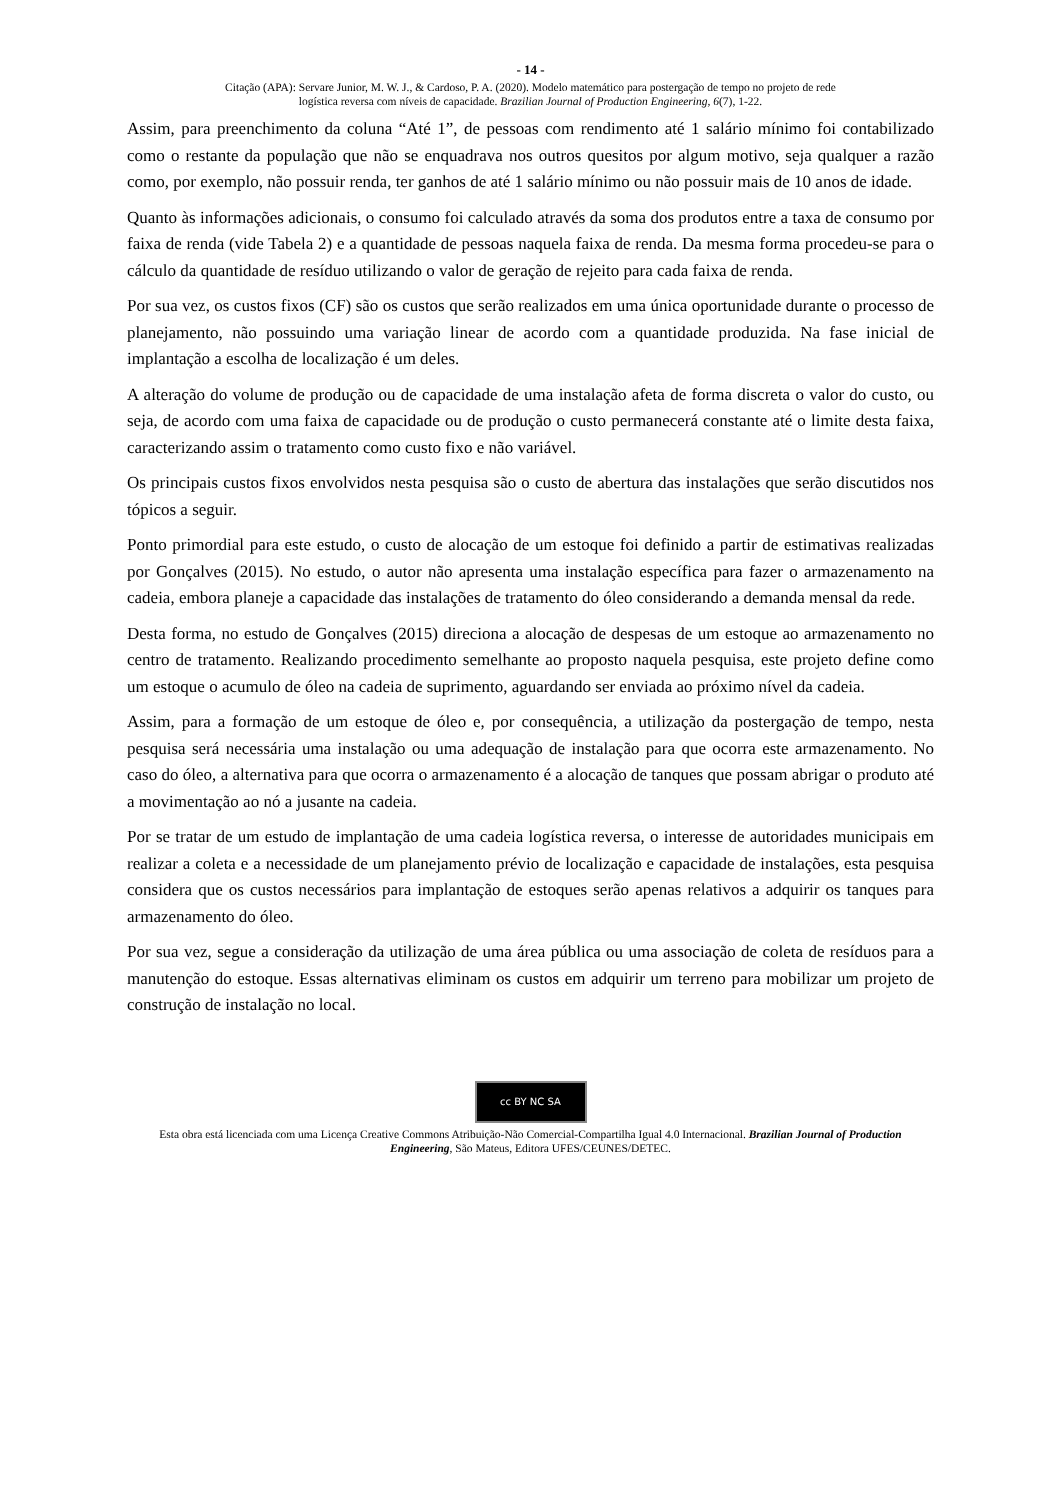- 14 -
Citação (APA): Servare Junior, M. W. J., & Cardoso, P. A. (2020). Modelo matemático para postergação de tempo no projeto de rede
logística reversa com níveis de capacidade. Brazilian Journal of Production Engineering, 6(7), 1-22.
Assim, para preenchimento da coluna “Até 1”, de pessoas com rendimento até 1 salário mínimo foi contabilizado como o restante da população que não se enquadrava nos outros quesitos por algum motivo, seja qualquer a razão como, por exemplo, não possuir renda, ter ganhos de até 1 salário mínimo ou não possuir mais de 10 anos de idade.
Quanto às informações adicionais, o consumo foi calculado através da soma dos produtos entre a taxa de consumo por faixa de renda (vide Tabela 2) e a quantidade de pessoas naquela faixa de renda. Da mesma forma procedeu-se para o cálculo da quantidade de resíduo utilizando o valor de geração de rejeito para cada faixa de renda.
Por sua vez, os custos fixos (CF) são os custos que serão realizados em uma única oportunidade durante o processo de planejamento, não possuindo uma variação linear de acordo com a quantidade produzida. Na fase inicial de implantação a escolha de localização é um deles.
A alteração do volume de produção ou de capacidade de uma instalação afeta de forma discreta o valor do custo, ou seja, de acordo com uma faixa de capacidade ou de produção o custo permanecerá constante até o limite desta faixa, caracterizando assim o tratamento como custo fixo e não variável.
Os principais custos fixos envolvidos nesta pesquisa são o custo de abertura das instalações que serão discutidos nos tópicos a seguir.
Ponto primordial para este estudo, o custo de alocação de um estoque foi definido a partir de estimativas realizadas por Gonçalves (2015). No estudo, o autor não apresenta uma instalação específica para fazer o armazenamento na cadeia, embora planeje a capacidade das instalações de tratamento do óleo considerando a demanda mensal da rede.
Desta forma, no estudo de Gonçalves (2015) direciona a alocação de despesas de um estoque ao armazenamento no centro de tratamento. Realizando procedimento semelhante ao proposto naquela pesquisa, este projeto define como um estoque o acumulo de óleo na cadeia de suprimento, aguardando ser enviada ao próximo nível da cadeia.
Assim, para a formação de um estoque de óleo e, por consequência, a utilização da postergação de tempo, nesta pesquisa será necessária uma instalação ou uma adequação de instalação para que ocorra este armazenamento. No caso do óleo, a alternativa para que ocorra o armazenamento é a alocação de tanques que possam abrigar o produto até a movimentação ao nó a jusante na cadeia.
Por se tratar de um estudo de implantação de uma cadeia logística reversa, o interesse de autoridades municipais em realizar a coleta e a necessidade de um planejamento prévio de localização e capacidade de instalações, esta pesquisa considera que os custos necessários para implantação de estoques serão apenas relativos a adquirir os tanques para armazenamento do óleo.
Por sua vez, segue a consideração da utilização de uma área pública ou uma associação de coleta de resíduos para a manutenção do estoque. Essas alternativas eliminam os custos em adquirir um terreno para mobilizar um projeto de construção de instalação no local.
cc BY NC SA
Esta obra está licenciada com uma Licença Creative Commons Atribuição-Não Comercial-Compartilha Igual 4.0 Internacional. Brazilian Journal of Production Engineering, São Mateus, Editora UFES/CEUNES/DETEC.